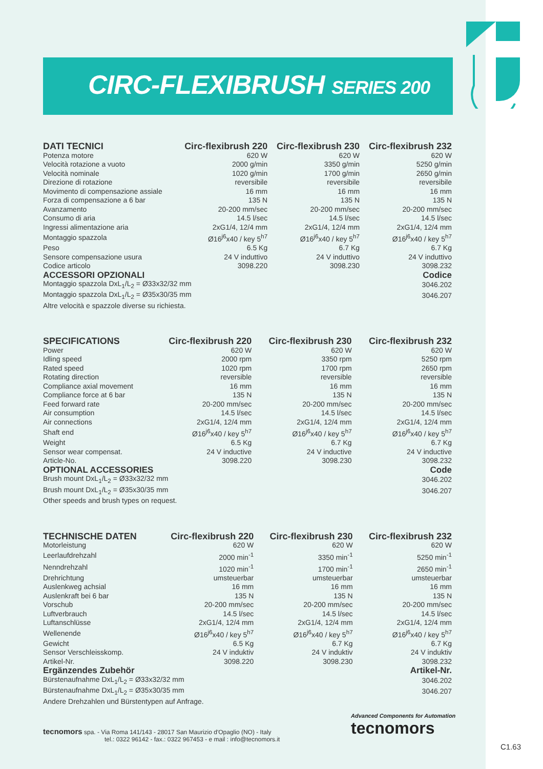CIRC-FLEXIBRUSH SERIES 200
| DATI TECNICI | Circ-flexibrush 220 | Circ-flexibrush 230 | Circ-flexibrush 232 |
| --- | --- | --- | --- |
| Potenza motore | 620 W | 620 W | 620 W |
| Velocità rotazione a vuoto | 2000 g/min | 3350 g/min | 5250 g/min |
| Velocità nominale | 1020 g/min | 1700 g/min | 2650 g/min |
| Direzione di rotazione | reversibile | reversibile | reversibile |
| Movimento di compensazione assiale | 16 mm | 16 mm | 16 mm |
| Forza di compensazione a 6 bar | 135 N | 135 N | 135 N |
| Avanzamento | 20-200 mm/sec | 20-200 mm/sec | 20-200 mm/sec |
| Consumo di aria | 14.5 l/sec | 14.5 l/sec | 14.5 l/sec |
| Ingressi alimentazione aria | 2xG1/4, 12/4 mm | 2xG1/4, 12/4 mm | 2xG1/4, 12/4 mm |
| Montaggio spazzola | Ø16<sup>j6</sup>x40 / key 5<sup>h7</sup> | Ø16<sup>j6</sup>x40 / key 5<sup>h7</sup> | Ø16<sup>j6</sup>x40 / key 5<sup>h7</sup> |
| Peso | 6.5 Kg | 6.7 Kg | 6.7 Kg |
| Sensore compensazione usura | 24 V induttivo | 24 V induttivo | 24 V induttivo |
| Codice articolo | 3098.220 | 3098.230 | 3098.232 |
| ACCESSORI OPZIONALI | | | Codice |
| Montaggio spazzola DxL<sub>1</sub>/L<sub>2</sub> = Ø33x32/32 mm | | | 3046.202 |
| Montaggio spazzola DxL<sub>1</sub>/L<sub>2</sub> = Ø35x30/35 mm | | | 3046.207 |
| Altre velocità e spazzole diverse su richiesta. | | | |
| SPECIFICATIONS | Circ-flexibrush 220 | Circ-flexibrush 230 | Circ-flexibrush 232 |
| --- | --- | --- | --- |
| Power | 620 W | 620 W | 620 W |
| Idling speed | 2000 rpm | 3350 rpm | 5250 rpm |
| Rated speed | 1020 rpm | 1700 rpm | 2650 rpm |
| Rotating direction | reversible | reversible | reversible |
| Compliance axial movement | 16 mm | 16 mm | 16 mm |
| Compliance force at 6 bar | 135 N | 135 N | 135 N |
| Feed forward rate | 20-200 mm/sec | 20-200 mm/sec | 20-200 mm/sec |
| Air consumption | 14.5 l/sec | 14.5 l/sec | 14.5 l/sec |
| Air connections | 2xG1/4, 12/4 mm | 2xG1/4, 12/4 mm | 2xG1/4, 12/4 mm |
| Shaft end | Ø16<sup>j6</sup>x40 / key 5<sup>h7</sup> | Ø16<sup>j6</sup>x40 / key 5<sup>h7</sup> | Ø16<sup>j6</sup>x40 / key 5<sup>h7</sup> |
| Weight | 6.5 Kg | 6.7 Kg | 6.7 Kg |
| Sensor wear compensat. | 24 V inductive | 24 V inductive | 24 V inductive |
| Article-No. | 3098.220 | 3098.230 | 3098.232 |
| OPTIONAL ACCESSORIES | | | Code |
| Brush mount DxL<sub>1</sub>/L<sub>2</sub> = Ø33x32/32 mm | | | 3046.202 |
| Brush mount DxL<sub>1</sub>/L<sub>2</sub> = Ø35x30/35 mm | | | 3046.207 |
| Other speeds and brush types on request. | | | |
| TECHNISCHE DATEN | Circ-flexibrush 220 | Circ-flexibrush 230 | Circ-flexibrush 232 |
| --- | --- | --- | --- |
| Motorleistung | 620 W | 620 W | 620 W |
| Leerlaufdrehzahl | 2000 min<sup>-1</sup> | 3350 min<sup>-1</sup> | 5250 min<sup>-1</sup> |
| Nenndrehzahl | 1020 min<sup>-1</sup> | 1700 min<sup>-1</sup> | 2650 min<sup>-1</sup> |
| Drehrichtung | umsteuerbar | umsteuerbar | umsteuerbar |
| Auslenkweg achsial | 16 mm | 16 mm | 16 mm |
| Auslenkraft bei 6 bar | 135 N | 135 N | 135 N |
| Vorschub | 20-200 mm/sec | 20-200 mm/sec | 20-200 mm/sec |
| Luftverbrauch | 14.5 l/sec | 14.5 l/sec | 14.5 l/sec |
| Luftanschlüsse | 2xG1/4, 12/4 mm | 2xG1/4, 12/4 mm | 2xG1/4, 12/4 mm |
| Wellenende | Ø16<sup>j6</sup>x40 / key 5<sup>h7</sup> | Ø16<sup>j6</sup>x40 / key 5<sup>h7</sup> | Ø16<sup>j6</sup>x40 / key 5<sup>h7</sup> |
| Gewicht | 6.5 Kg | 6.7 Kg | 6.7 Kg |
| Sensor Verschleisskomp. | 24 V induktiv | 24 V induktiv | 24 V induktiv |
| Artikel-Nr. | 3098.220 | 3098.230 | 3098.232 |
| Ergänzendes Zubehör | | | Artikel-Nr. |
| Bürstenaufnahme DxL<sub>1</sub>/L<sub>2</sub> = Ø33x32/32 mm | | | 3046.202 |
| Bürstenaufnahme DxL<sub>1</sub>/L<sub>2</sub> = Ø35x30/35 mm | | | 3046.207 |
| Andere Drehzahlen und Bürstentypen auf Anfrage. | | | |
tecnomors spa. - Via Roma 141/143 - 28017 San Maurizio d'Opaglio (NO) - Italy
tel.: 0322 96142 - fax.: 0322 967453 - e mail : info@tecnomors.it
Advanced Components for Automation
tecnomors
C1.63